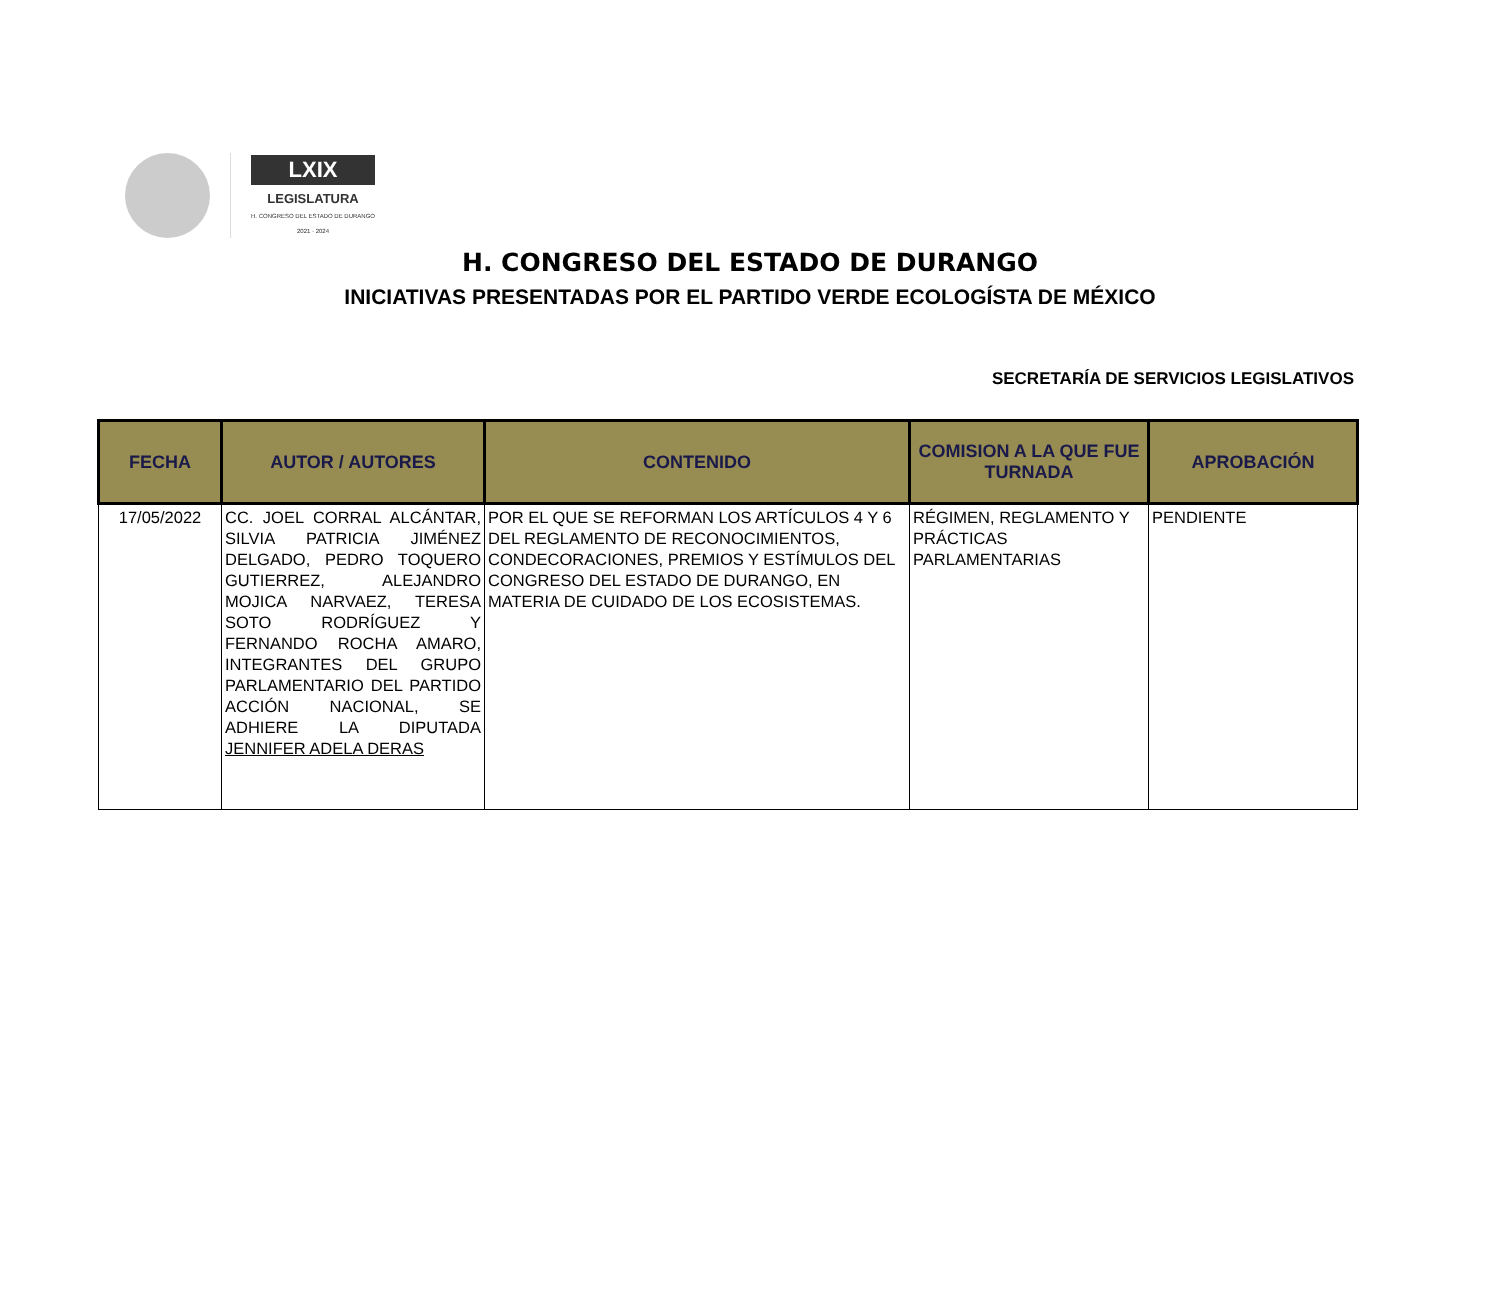LXIX
LEGISLATURA
H. CONGRESO DEL ESTADO DE DURANGO
2021 · 2024
H. CONGRESO DEL ESTADO DE DURANGO
INICIATIVAS PRESENTADAS POR EL PARTIDO VERDE ECOLOGÍSTA DE MÉXICO
SECRETARÍA DE SERVICIOS LEGISLATIVOS
| FECHA | AUTOR / AUTORES | CONTENIDO | COMISION A LA QUE FUE TURNADA | APROBACIÓN |
| --- | --- | --- | --- | --- |
| 17/05/2022 | CC. JOEL CORRAL ALCÁNTAR, SILVIA PATRICIA JIMÉNEZ DELGADO, PEDRO TOQUERO GUTIERREZ, ALEJANDRO MOJICA NARVAEZ, TERESA SOTO RODRÍGUEZ Y FERNANDO ROCHA AMARO, INTEGRANTES DEL GRUPO PARLAMENTARIO DEL PARTIDO ACCIÓN NACIONAL, SE ADHIERE LA DIPUTADA JENNIFER ADELA DERAS | POR EL QUE SE REFORMAN LOS ARTÍCULOS 4 Y 6 DEL REGLAMENTO DE RECONOCIMIENTOS, CONDECORACIONES, PREMIOS Y ESTÍMULOS DEL CONGRESO DEL ESTADO DE DURANGO, EN MATERIA DE CUIDADO DE LOS ECOSISTEMAS. | RÉGIMEN, REGLAMENTO Y PRÁCTICAS PARLAMENTARIAS | PENDIENTE |